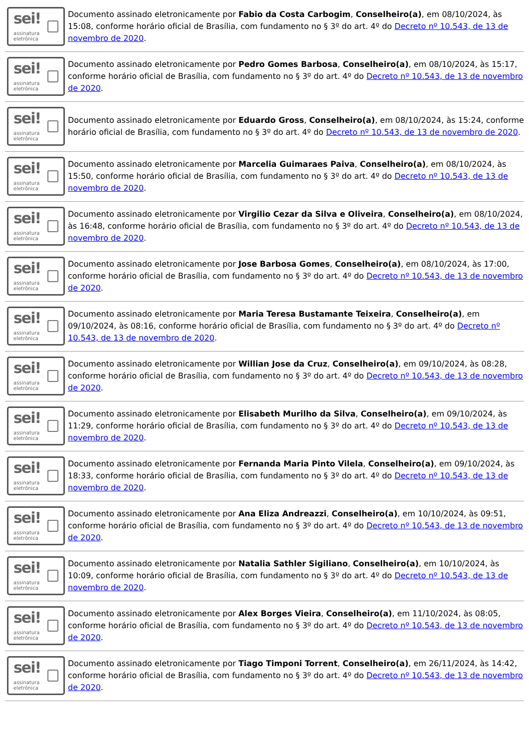sei!
assinatura
eletrônica
Documento assinado eletronicamente por Fabio da Costa Carbogim, Conselheiro(a), em 08/10/2024, às 15:08, conforme horário oficial de Brasília, com fundamento no § 3º do art. 4º do Decreto nº 10.543, de 13 de novembro de 2020.
sei!
assinatura
eletrônica
Documento assinado eletronicamente por Pedro Gomes Barbosa, Conselheiro(a), em 08/10/2024, às 15:17, conforme horário oficial de Brasília, com fundamento no § 3º do art. 4º do Decreto nº 10.543, de 13 de novembro de 2020.
sei!
assinatura
eletrônica
Documento assinado eletronicamente por Eduardo Gross, Conselheiro(a), em 08/10/2024, às 15:24, conforme horário oficial de Brasília, com fundamento no § 3º do art. 4º do Decreto nº 10.543, de 13 de novembro de 2020.
sei!
assinatura
eletrônica
Documento assinado eletronicamente por Marcelia Guimaraes Paiva, Conselheiro(a), em 08/10/2024, às 15:50, conforme horário oficial de Brasília, com fundamento no § 3º do art. 4º do Decreto nº 10.543, de 13 de novembro de 2020.
sei!
assinatura
eletrônica
Documento assinado eletronicamente por Virgilio Cezar da Silva e Oliveira, Conselheiro(a), em 08/10/2024, às 16:48, conforme horário oficial de Brasília, com fundamento no § 3º do art. 4º do Decreto nº 10.543, de 13 de novembro de 2020.
sei!
assinatura
eletrônica
Documento assinado eletronicamente por Jose Barbosa Gomes, Conselheiro(a), em 08/10/2024, às 17:00, conforme horário oficial de Brasília, com fundamento no § 3º do art. 4º do Decreto nº 10.543, de 13 de novembro de 2020.
sei!
assinatura
eletrônica
Documento assinado eletronicamente por Maria Teresa Bustamante Teixeira, Conselheiro(a), em 09/10/2024, às 08:16, conforme horário oficial de Brasília, com fundamento no § 3º do art. 4º do Decreto nº 10.543, de 13 de novembro de 2020.
sei!
assinatura
eletrônica
Documento assinado eletronicamente por Willian Jose da Cruz, Conselheiro(a), em 09/10/2024, às 08:28, conforme horário oficial de Brasília, com fundamento no § 3º do art. 4º do Decreto nº 10.543, de 13 de novembro de 2020.
sei!
assinatura
eletrônica
Documento assinado eletronicamente por Elisabeth Murilho da Silva, Conselheiro(a), em 09/10/2024, às 11:29, conforme horário oficial de Brasília, com fundamento no § 3º do art. 4º do Decreto nº 10.543, de 13 de novembro de 2020.
sei!
assinatura
eletrônica
Documento assinado eletronicamente por Fernanda Maria Pinto Vilela, Conselheiro(a), em 09/10/2024, às 18:33, conforme horário oficial de Brasília, com fundamento no § 3º do art. 4º do Decreto nº 10.543, de 13 de novembro de 2020.
sei!
assinatura
eletrônica
Documento assinado eletronicamente por Ana Eliza Andreazzi, Conselheiro(a), em 10/10/2024, às 09:51, conforme horário oficial de Brasília, com fundamento no § 3º do art. 4º do Decreto nº 10.543, de 13 de novembro de 2020.
sei!
assinatura
eletrônica
Documento assinado eletronicamente por Natalia Sathler Sigiliano, Conselheiro(a), em 10/10/2024, às 10:09, conforme horário oficial de Brasília, com fundamento no § 3º do art. 4º do Decreto nº 10.543, de 13 de novembro de 2020.
sei!
assinatura
eletrônica
Documento assinado eletronicamente por Alex Borges Vieira, Conselheiro(a), em 11/10/2024, às 08:05, conforme horário oficial de Brasília, com fundamento no § 3º do art. 4º do Decreto nº 10.543, de 13 de novembro de 2020.
sei!
assinatura
eletrônica
Documento assinado eletronicamente por Tiago Timponi Torrent, Conselheiro(a), em 26/11/2024, às 14:42, conforme horário oficial de Brasília, com fundamento no § 3º do art. 4º do Decreto nº 10.543, de 13 de novembro de 2020.